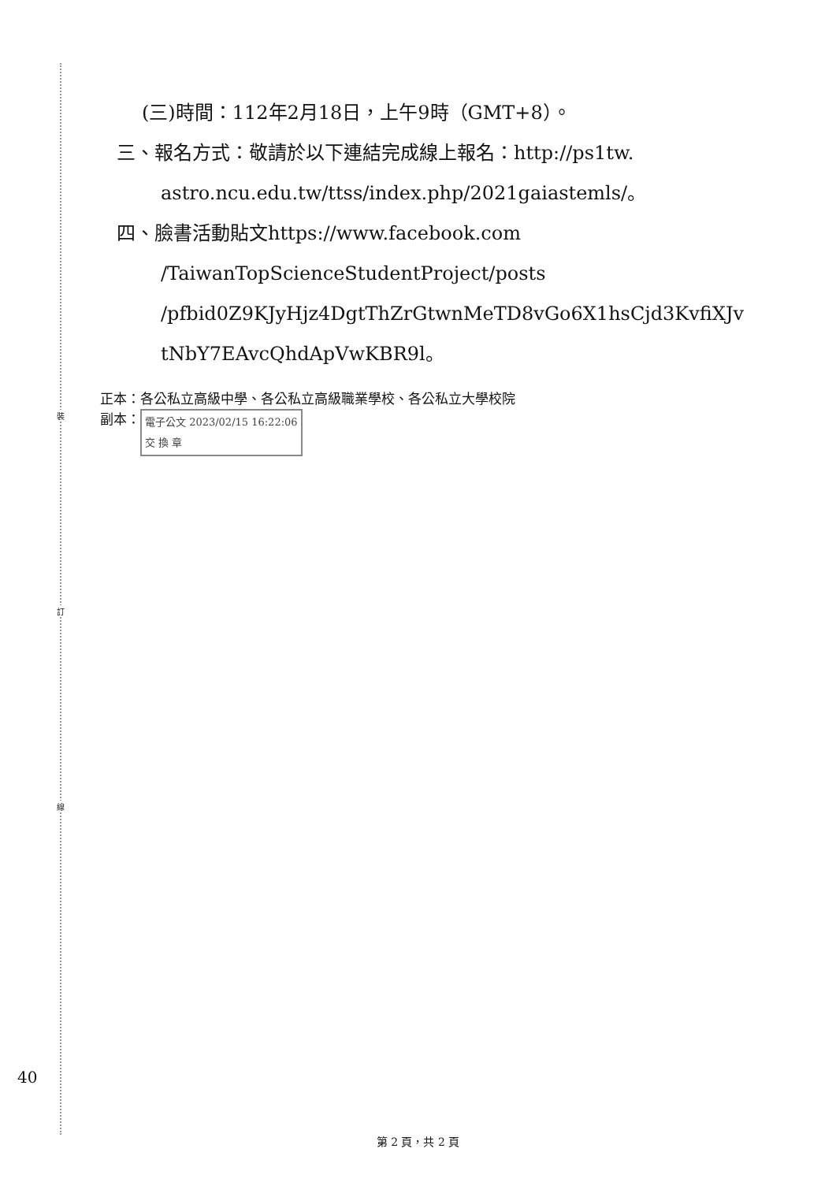裝
訂
線
(三)時間：112年2月18日，上午9時（GMT+8）。
三、報名方式：敬請於以下連結完成線上報名：http://ps1tw.
astro.ncu.edu.tw/ttss/index.php/2021gaiastemls/。
四、臉書活動貼文https://www.facebook.com
/TaiwanTopScienceStudentProject/posts
/pfbid0Z9KJyHjz4DgtThZrGtwnMeTD8vGo6X1hsCjd3KvfiXJv
tNbY7EAvcQhdApVwKBR9l。
正本：各公私立高級中學、各公私立高級職業學校、各公私立大學校院
副本： 電子公文 2023/02/15 16:22:06
交 換 章
40
第 2 頁，共 2 頁